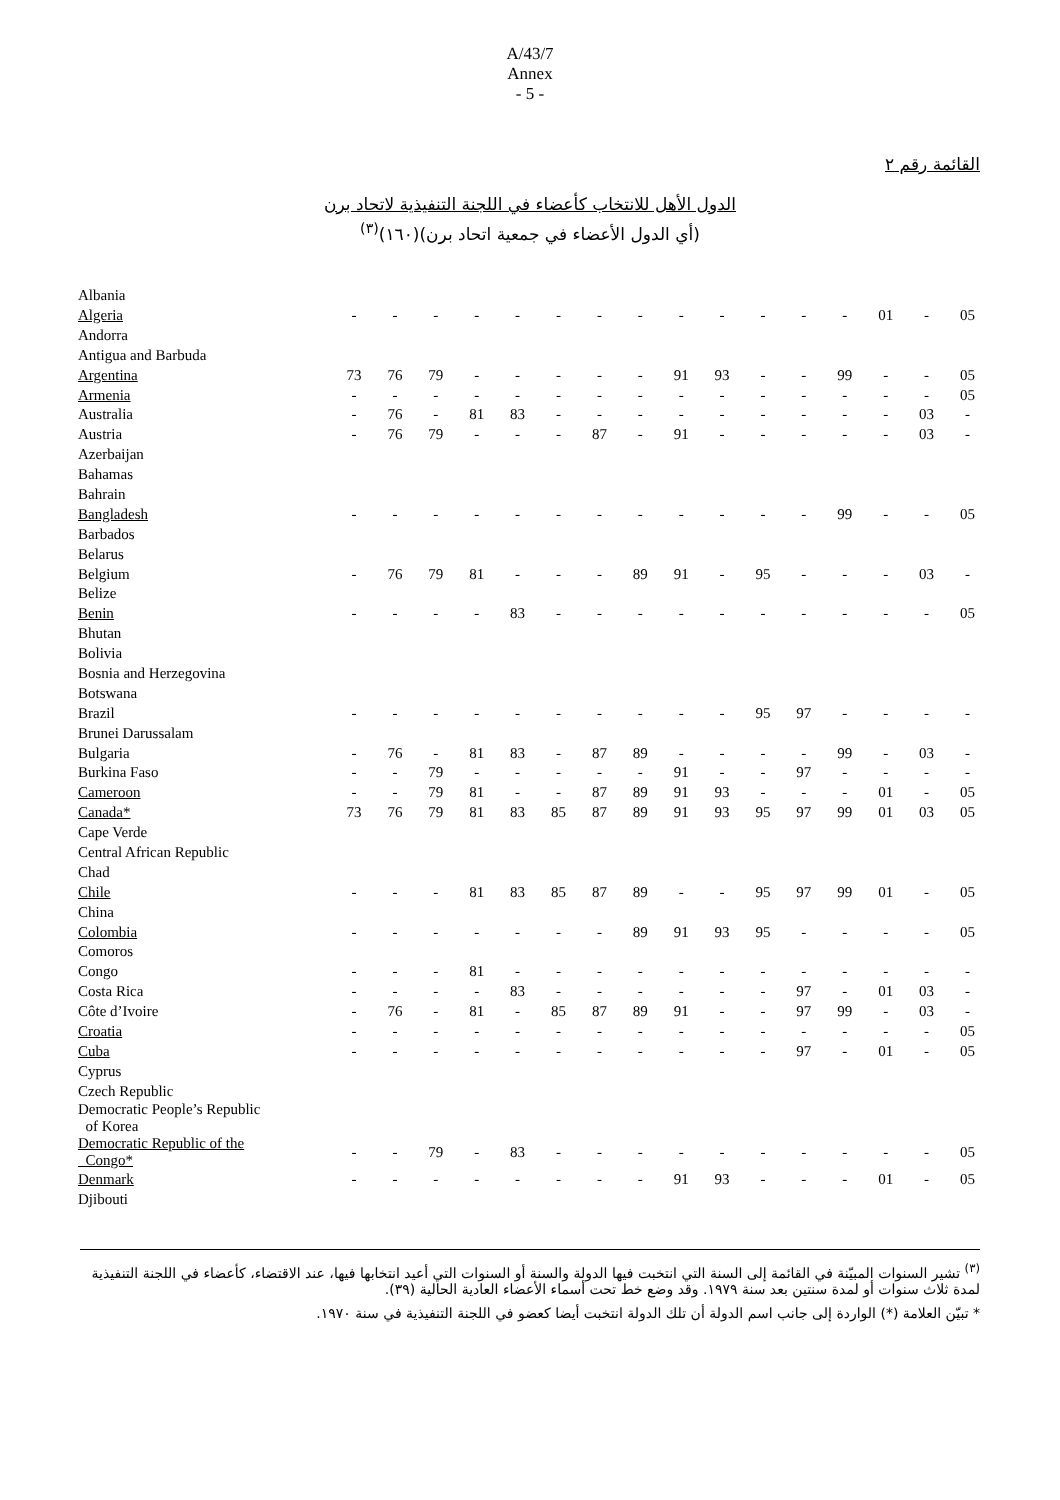A/43/7
Annex
- 5 -
القائمة رقم ٢
الدول الأهل للانتخاب كأعضاء في اللجنة التنفيذية لاتحاد برن
(أي الدول الأعضاء في جمعية اتحاد برن)(١٦٠)<sup>(٣)</sup>
| Albania | | | | | | | | | | | | | | | | |
| Algeria | - | - | - | - | - | - | - | - | - | - | - | - | - | 01 | - | 05 |
| Andorra | | | | | | | | | | | | | | | | |
| Antigua and Barbuda | | | | | | | | | | | | | | | | |
| Argentina | 73 | 76 | 79 | - | - | - | - | - | 91 | 93 | - | - | 99 | - | - | 05 |
| Armenia | - | - | - | - | - | - | - | - | - | - | - | - | - | - | - | 05 |
| Australia | - | 76 | - | 81 | 83 | - | - | - | - | - | - | - | - | - | 03 | - |
| Austria | - | 76 | 79 | - | - | - | 87 | - | 91 | - | - | - | - | - | 03 | - |
| Azerbaijan | | | | | | | | | | | | | | | | |
| Bahamas | | | | | | | | | | | | | | | | |
| Bahrain | | | | | | | | | | | | | | | | |
| Bangladesh | - | - | - | - | - | - | - | - | - | - | - | - | 99 | - | - | 05 |
| Barbados | | | | | | | | | | | | | | | | |
| Belarus | | | | | | | | | | | | | | | | |
| Belgium | - | 76 | 79 | 81 | - | - | - | 89 | 91 | - | 95 | - | - | - | 03 | - |
| Belize | | | | | | | | | | | | | | | | |
| Benin | - | - | - | - | 83 | - | - | - | - | - | - | - | - | - | - | 05 |
| Bhutan | | | | | | | | | | | | | | | | |
| Bolivia | | | | | | | | | | | | | | | | |
| Bosnia and Herzegovina | | | | | | | | | | | | | | | | |
| Botswana | | | | | | | | | | | | | | | | |
| Brazil | - | - | - | - | - | - | - | - | - | - | 95 | 97 | - | - | - | - |
| Brunei Darussalam | | | | | | | | | | | | | | | | |
| Bulgaria | - | 76 | - | 81 | 83 | - | 87 | 89 | - | - | - | - | 99 | - | 03 | - |
| Burkina Faso | - | - | 79 | - | - | - | - | - | 91 | - | - | 97 | - | - | - | - |
| Cameroon | - | - | 79 | 81 | - | - | 87 | 89 | 91 | 93 | - | - | - | 01 | - | 05 |
| Canada* | 73 | 76 | 79 | 81 | 83 | 85 | 87 | 89 | 91 | 93 | 95 | 97 | 99 | 01 | 03 | 05 |
| Cape Verde | | | | | | | | | | | | | | | | |
| Central African Republic | | | | | | | | | | | | | | | | |
| Chad | | | | | | | | | | | | | | | | |
| Chile | - | - | - | 81 | 83 | 85 | 87 | 89 | - | - | 95 | 97 | 99 | 01 | - | 05 |
| China | | | | | | | | | | | | | | | | |
| Colombia | - | - | - | - | - | - | - | 89 | 91 | 93 | 95 | - | - | - | - | 05 |
| Comoros | | | | | | | | | | | | | | | | |
| Congo | - | - | - | 81 | - | - | - | - | - | - | - | - | - | - | - | - |
| Costa Rica | - | - | - | - | 83 | - | - | - | - | - | - | 97 | - | 01 | 03 | - |
| Côte d’Ivoire | - | 76 | - | 81 | - | 85 | 87 | 89 | 91 | - | - | 97 | 99 | - | 03 | - |
| Croatia | - | - | - | - | - | - | - | - | - | - | - | - | - | - | - | 05 |
| Cuba | - | - | - | - | - | - | - | - | - | - | - | 97 | - | 01 | - | 05 |
| Cyprus | | | | | | | | | | | | | | | | |
| Czech Republic | | | | | | | | | | | | | | | | |
| Democratic People’s Republic of Korea | | | | | | | | | | | | | | | | |
| Democratic Republic of the Congo* | - | - | 79 | - | 83 | - | - | - | - | - | - | - | - | - | - | 05 |
| Denmark | - | - | - | - | - | - | - | - | 91 | 93 | - | - | - | 01 | - | 05 |
| Djibouti | | | | | | | | | | | | | | | | |
<sup>(٣)</sup> تشير السنوات المبيّنة في القائمة إلى السنة التي انتخبت فيها الدولة والسنة أو السنوات التي أعيد انتخابها فيها، عند الاقتضاء، كأعضاء في اللجنة التنفيذية لمدة ثلاث سنوات أو لمدة سنتين بعد سنة ١٩٧٩. وقد وضع خط تحت أسماء الأعضاء العادية الحالية (٣٩).
* تبيّن العلامة (*) الواردة إلى جانب اسم الدولة أن تلك الدولة انتخبت أيضا كعضو في اللجنة التنفيذية في سنة ١٩٧٠.